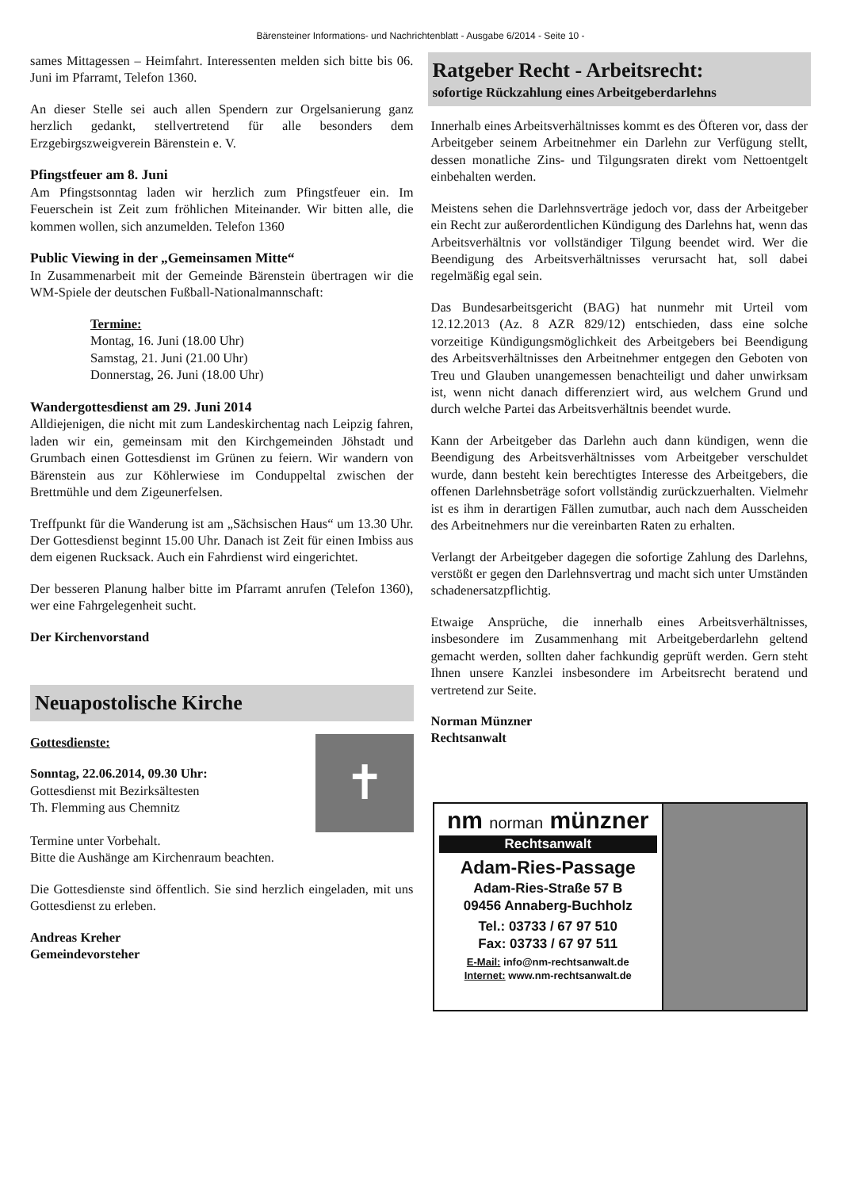Bärensteiner Informations- und Nachrichtenblatt - Ausgabe 6/2014 - Seite 10 -
sames Mittagessen – Heimfahrt. Interessenten melden sich bitte bis 06. Juni im Pfarramt, Telefon 1360.
An dieser Stelle sei auch allen Spendern zur Orgelsanierung ganz herzlich gedankt, stellvertretend für alle besonders dem Erzgebirgszweigverein Bärenstein e. V.
Pfingstfeuer am 8. Juni
Am Pfingstsonntag laden wir herzlich zum Pfingstfeuer ein. Im Feuerschein ist Zeit zum fröhlichen Miteinander. Wir bitten alle, die kommen wollen, sich anzumelden. Telefon 1360
Public Viewing in der „Gemeinsamen Mitte“
In Zusammenarbeit mit der Gemeinde Bärenstein übertragen wir die WM-Spiele der deutschen Fußball-Nationalmannschaft:
Termine:
Montag, 16. Juni (18.00 Uhr)
Samstag, 21. Juni (21.00 Uhr)
Donnerstag, 26. Juni (18.00 Uhr)
Wandergottesdienst am 29. Juni 2014
Alldiejenigen, die nicht mit zum Landeskirchentag nach Leipzig fahren, laden wir ein, gemeinsam mit den Kirchgemeinden Jöhstadt und Grumbach einen Gottesdienst im Grünen zu feiern. Wir wandern von Bärenstein aus zur Köhlerwiese im Conduppeltal zwischen der Brettmühle und dem Zigeunerfelsen.
Treffpunkt für die Wanderung ist am „Sächsischen Haus“ um 13.30 Uhr. Der Gottesdienst beginnt 15.00 Uhr. Danach ist Zeit für einen Imbiss aus dem eigenen Rucksack. Auch ein Fahrdienst wird eingerichtet.
Der besseren Planung halber bitte im Pfarramt anrufen (Telefon 1360), wer eine Fahrgelegenheit sucht.
Der Kirchenvorstand
Neuapostolische Kirche
Gottesdienste:
Sonntag, 22.06.2014, 09.30 Uhr:
Gottesdienst mit Bezirksältesten
Th. Flemming aus Chemnitz
✝
Termine unter Vorbehalt.
Bitte die Aushänge am Kirchenraum beachten.
Die Gottesdienste sind öffentlich. Sie sind herzlich eingeladen, mit uns Gottesdienst zu erleben.
Andreas Kreher
Gemeindevorsteher
Ratgeber Recht - Arbeitsrecht:
sofortige Rückzahlung eines Arbeitgeberdarlehns
Innerhalb eines Arbeitsverhältnisses kommt es des Öfteren vor, dass der Arbeitgeber seinem Arbeitnehmer ein Darlehn zur Verfügung stellt, dessen monatliche Zins- und Tilgungsraten direkt vom Nettoentgelt einbehalten werden.
Meistens sehen die Darlehnsverträge jedoch vor, dass der Arbeitgeber ein Recht zur außerordentlichen Kündigung des Darlehns hat, wenn das Arbeitsverhältnis vor vollständiger Tilgung beendet wird. Wer die Beendigung des Arbeitsverhältnisses verursacht hat, soll dabei regelmäßig egal sein.
Das Bundesarbeitsgericht (BAG) hat nunmehr mit Urteil vom 12.12.2013 (Az. 8 AZR 829/12) entschieden, dass eine solche vorzeitige Kündigungsmöglichkeit des Arbeitgebers bei Beendigung des Arbeitsverhältnisses den Arbeitnehmer entgegen den Geboten von Treu und Glauben unangemessen benachteiligt und daher unwirksam ist, wenn nicht danach differenziert wird, aus welchem Grund und durch welche Partei das Arbeitsverhältnis beendet wurde.
Kann der Arbeitgeber das Darlehn auch dann kündigen, wenn die Beendigung des Arbeitsverhältnisses vom Arbeitgeber verschuldet wurde, dann besteht kein berechtigtes Interesse des Arbeitgebers, die offenen Darlehnsbeträge sofort vollständig zurückzuerhalten. Vielmehr ist es ihm in derartigen Fällen zumutbar, auch nach dem Ausscheiden des Arbeitnehmers nur die vereinbarten Raten zu erhalten.
Verlangt der Arbeitgeber dagegen die sofortige Zahlung des Darlehns, verstößt er gegen den Darlehnsvertrag und macht sich unter Umständen schadenersatzpflichtig.
Etwaige Ansprüche, die innerhalb eines Arbeitsverhältnisses, insbesondere im Zusammenhang mit Arbeitgeberdarlehn geltend gemacht werden, sollten daher fachkundig geprüft werden. Gern steht Ihnen unsere Kanzlei insbesondere im Arbeitsrecht beratend und vertretend zur Seite.
Norman Münzner
Rechtsanwalt
nm norman münzner
Rechtsanwalt
Adam-Ries-Passage
Adam-Ries-Straße 57 B
09456 Annaberg-Buchholz
Tel.: 03733 / 67 97 510
Fax: 03733 / 67 97 511
E-Mail: info@nm-rechtsanwalt.de
Internet: www.nm-rechtsanwalt.de